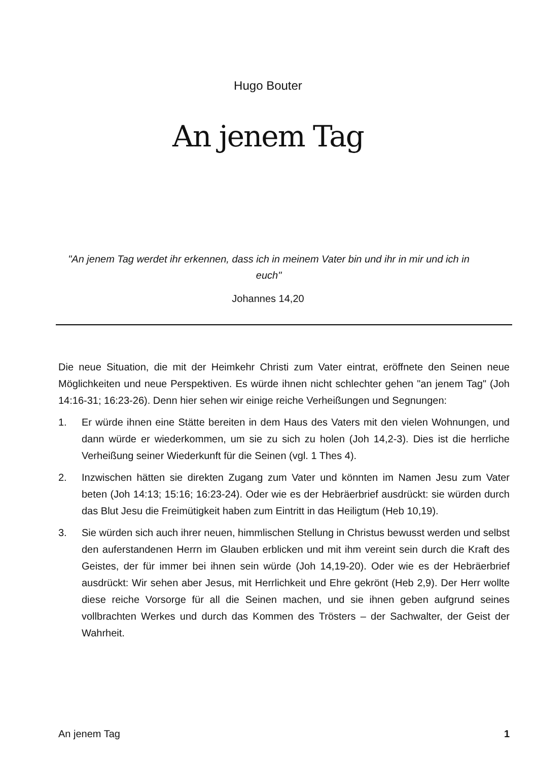Hugo Bouter
An jenem Tag
"An jenem Tag werdet ihr erkennen, dass ich in meinem Vater bin und ihr in mir und ich in euch"
Johannes 14,20
Die neue Situation, die mit der Heimkehr Christi zum Vater eintrat, eröffnete den Seinen neue Möglichkeiten und neue Perspektiven. Es würde ihnen nicht schlechter gehen "an jenem Tag" (Joh 14:16-31; 16:23-26). Denn hier sehen wir einige reiche Verheißungen und Segnungen:
1. Er würde ihnen eine Stätte bereiten in dem Haus des Vaters mit den vielen Wohnungen, und dann würde er wiederkommen, um sie zu sich zu holen (Joh 14,2-3). Dies ist die herrliche Verheißung seiner Wiederkunft für die Seinen (vgl. 1 Thes 4).
2. Inzwischen hätten sie direkten Zugang zum Vater und könnten im Namen Jesu zum Vater beten (Joh 14:13; 15:16; 16:23-24). Oder wie es der Hebräerbrief ausdrückt: sie würden durch das Blut Jesu die Freimütigkeit haben zum Eintritt in das Heiligtum (Heb 10,19).
3. Sie würden sich auch ihrer neuen, himmlischen Stellung in Christus bewusst werden und selbst den auferstandenen Herrn im Glauben erblicken und mit ihm vereint sein durch die Kraft des Geistes, der für immer bei ihnen sein würde (Joh 14,19-20). Oder wie es der Hebräerbrief ausdrückt: Wir sehen aber Jesus, mit Herrlichkeit und Ehre gekrönt (Heb 2,9). Der Herr wollte diese reiche Vorsorge für all die Seinen machen, und sie ihnen geben aufgrund seines vollbrachten Werkes und durch das Kommen des Trösters – der Sachwalter, der Geist der Wahrheit.
An jenem Tag 1